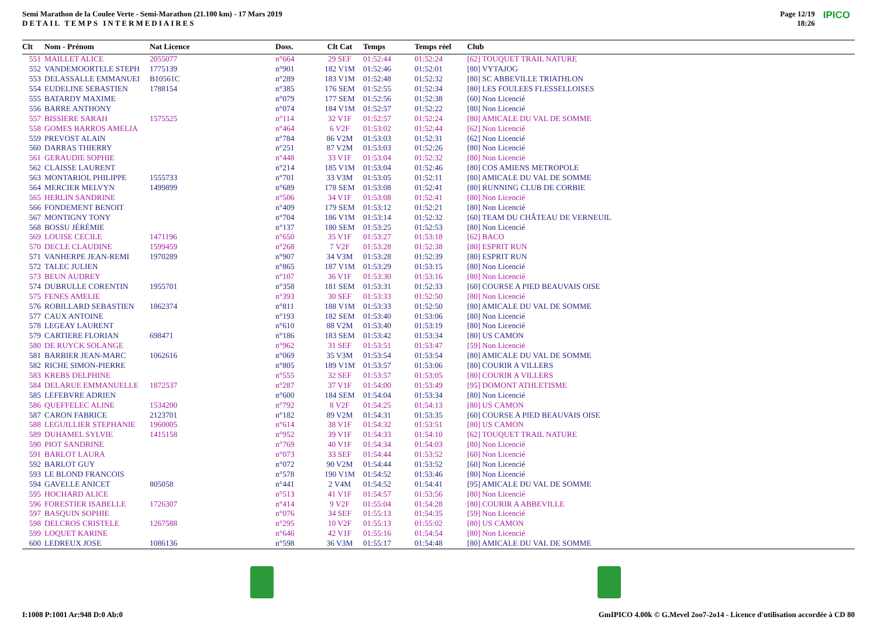Semi Marathon de la Coulee Verte - Semi-Marathon (21.100 km) - 17 Mars 2019
DETAIL TEMPS INTERMEDIAIRES
Page 12/19
18:26
IPICO
| Clt | Nom - Prénom | Nat Licence | Doss. | Clt Cat | Temps | Temps réel | Club |
| --- | --- | --- | --- | --- | --- | --- | --- |
| 551 | MAILLET ALICE | 2055077 | n°664 | 29 SEF | 01:52:44 | 01:52:24 | [62] TOUQUET TRAIL NATURE |
| 552 | VANDEMOORTELE STEPH | 1775139 | n°901 | 182 V1M | 01:52:46 | 01:52:01 | [80] VYTAJOG |
| 553 | DELASSALLE EMMANUEI | B10561C | n°289 | 183 V1M | 01:52:48 | 01:52:32 | [80] SC ABBEVILLE TRIATHLON |
| 554 | EUDELINE SEBASTIEN | 1788154 | n°385 | 176 SEM | 01:52:55 | 01:52:34 | [80] LES FOULEES FLESSELLOISES |
| 555 | BATARDY MAXIME | | n°079 | 177 SEM | 01:52:56 | 01:52:38 | [60] Non Licencié |
| 556 | BARRE ANTHONY | | n°074 | 184 V1M | 01:52:57 | 01:52:22 | [80] Non Licencié |
| 557 | BISSIERE SARAH | 1575525 | n°114 | 32 V1F | 01:52:57 | 01:52:24 | [80] AMICALE DU VAL DE SOMME |
| 558 | GOMES BARROS AMELIA | | n°464 | 6 V2F | 01:53:02 | 01:52:44 | [62] Non Licencié |
| 559 | PREVOST ALAIN | | n°784 | 86 V2M | 01:53:03 | 01:52:31 | [62] Non Licencié |
| 560 | DARRAS THIERRY | | n°251 | 87 V2M | 01:53:03 | 01:52:26 | [80] Non Licencié |
| 561 | GERAUDIE SOPHIE | | n°448 | 33 V1F | 01:53:04 | 01:52:32 | [80] Non Licencié |
| 562 | CLAISSE LAURENT | | n°214 | 185 V1M | 01:53:04 | 01:52:46 | [80] COS AMIENS METROPOLE |
| 563 | MONTARIOL PHILIPPE | 1555733 | n°701 | 33 V3M | 01:53:05 | 01:52:11 | [80] AMICALE DU VAL DE SOMME |
| 564 | MERCIER MELVYN | 1499899 | n°689 | 178 SEM | 01:53:08 | 01:52:41 | [80] RUNNING CLUB DE CORBIE |
| 565 | HERLIN SANDRINE | | n°506 | 34 V1F | 01:53:08 | 01:52:41 | [80] Non Licencié |
| 566 | FONDEMENT BENOIT | | n°409 | 179 SEM | 01:53:12 | 01:52:21 | [80] Non Licencié |
| 567 | MONTIGNY TONY | | n°704 | 186 V1M | 01:53:14 | 01:52:32 | [60] TEAM DU CHÂTEAU DE VERNEUIL |
| 568 | BOSSU JÉRÉMIE | | n°137 | 180 SEM | 01:53:25 | 01:52:53 | [80] Non Licencié |
| 569 | LOUISE CECILE | 1471196 | n°650 | 35 V1F | 01:53:27 | 01:53:18 | [62] BACO |
| 570 | DECLE CLAUDINE | 1599459 | n°268 | 7 V2F | 01:53:28 | 01:52:38 | [80] ESPRIT RUN |
| 571 | VANHERPE JEAN-REMI | 1970289 | n°907 | 34 V3M | 01:53:28 | 01:52:39 | [80] ESPRIT RUN |
| 572 | TALEC JULIEN | | n°865 | 187 V1M | 01:53:29 | 01:53:15 | [80] Non Licencié |
| 573 | BEUN AUDREY | | n°107 | 36 V1F | 01:53:30 | 01:53:16 | [80] Non Licencié |
| 574 | DUBRULLE CORENTIN | 1955701 | n°358 | 181 SEM | 01:53:31 | 01:52:33 | [60] COURSE A PIED BEAUVAIS OISE |
| 575 | FENES AMELIE | | n°393 | 30 SEF | 01:53:33 | 01:52:50 | [80] Non Licencié |
| 576 | ROBILLARD SEBASTIEN | 1862374 | n°811 | 188 V1M | 01:53:33 | 01:52:50 | [80] AMICALE DU VAL DE SOMME |
| 577 | CAUX ANTOINE | | n°193 | 182 SEM | 01:53:40 | 01:53:06 | [80] Non Licencié |
| 578 | LEGEAY LAURENT | | n°610 | 88 V2M | 01:53:40 | 01:53:19 | [80] Non Licencié |
| 579 | CARTIERE FLORIAN | 698471 | n°186 | 183 SEM | 01:53:42 | 01:53:34 | [80] US CAMON |
| 580 | DE RUYCK SOLANGE | | n°962 | 31 SEF | 01:53:51 | 01:53:47 | [59] Non Licencié |
| 581 | BARBIER JEAN-MARC | 1062616 | n°069 | 35 V3M | 01:53:54 | 01:53:54 | [80] AMICALE DU VAL DE SOMME |
| 582 | RICHE SIMON-PIERRE | | n°805 | 189 V1M | 01:53:57 | 01:53:06 | [80] COURIR A VILLERS |
| 583 | KREBS DELPHINE | | n°555 | 32 SEF | 01:53:57 | 01:53:05 | [80] COURIR A VILLERS |
| 584 | DELARUE EMMANUELLE | 1872537 | n°287 | 37 V1F | 01:54:00 | 01:53:49 | [95] DOMONT ATHLETISME |
| 585 | LEFEBVRE ADRIEN | | n°600 | 184 SEM | 01:54:04 | 01:53:34 | [80] Non Licencié |
| 586 | QUEFFELEC ALINE | 1534200 | n°792 | 8 V2F | 01:54:25 | 01:54:13 | [80] US CAMON |
| 587 | CARON FABRICE | 2123701 | n°182 | 89 V2M | 01:54:31 | 01:53:35 | [60] COURSE A PIED BEAUVAIS OISE |
| 588 | LEGUILLIER STEPHANIE | 1960005 | n°614 | 38 V1F | 01:54:32 | 01:53:51 | [80] US CAMON |
| 589 | DUHAMEL SYLVIE | 1415158 | n°952 | 39 V1F | 01:54:33 | 01:54:10 | [62] TOUQUET TRAIL NATURE |
| 590 | PIOT SANDRINE | | n°769 | 40 V1F | 01:54:34 | 01:54:03 | [80] Non Licencié |
| 591 | BARLOT LAURA | | n°073 | 33 SEF | 01:54:44 | 01:53:52 | [60] Non Licencié |
| 592 | BARLOT GUY | | n°072 | 90 V2M | 01:54:44 | 01:53:52 | [60] Non Licencié |
| 593 | LE BLOND FRANCOIS | | n°578 | 190 V1M | 01:54:52 | 01:53:46 | [80] Non Licencié |
| 594 | GAVELLE ANICET | 805058 | n°441 | 2 V4M | 01:54:52 | 01:54:41 | [95] AMICALE DU VAL DE SOMME |
| 595 | HOCHARD ALICE | | n°513 | 41 V1F | 01:54:57 | 01:53:56 | [80] Non Licencié |
| 596 | FORESTIER ISABELLE | 1726307 | n°414 | 9 V2F | 01:55:04 | 01:54:28 | [80] COURIR A ABBEVILLE |
| 597 | BASQUIN SOPHIE | | n°076 | 34 SEF | 01:55:13 | 01:54:35 | [59] Non Licencié |
| 598 | DELCROS CRISTELE | 1267588 | n°295 | 10 V2F | 01:55:13 | 01:55:02 | [80] US CAMON |
| 599 | LOQUET KARINE | | n°646 | 42 V1F | 01:55:16 | 01:54:54 | [80] Non Licencié |
| 600 | LEDREUX JOSE | 1086136 | n°598 | 36 V3M | 01:55:17 | 01:54:48 | [80] AMICALE DU VAL DE SOMME |
I:1008 P:1001 Ar:948 D:0 Ab:0 GmIPICO 4.00k © G.Mevel 2oo7-2o14 - Licence d'utilisation accordée à CD 80